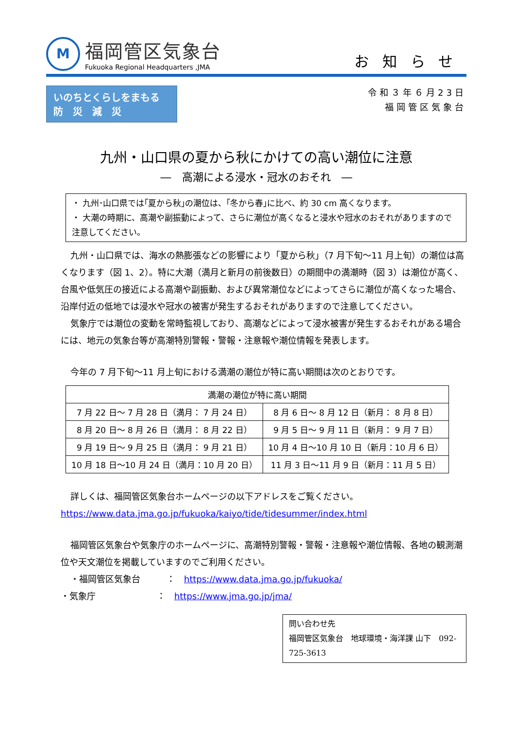M
福岡管区気象台
Fukuoka Regional Headquarters ,JMA
お知らせ
いのちとくらしをまもる
防　災　減　災
令和３年６月23日
福岡管区気象台
九州・山口県の夏から秋にかけての高い潮位に注意
―　高潮による浸水・冠水のおそれ　―
・ 九州･山口県では｢夏から秋｣の潮位は、｢冬から春｣に比べ、約 30 cm 高くなります。
・ 大潮の時期に、高潮や副振動によって、さらに潮位が高くなると浸水や冠水のおそれがありますので注意してください。
九州・山口県では、海水の熱膨張などの影響により「夏から秋」（7 月下旬～11 月上旬）の潮位は高くなります（図 1、2）。特に大潮（満月と新月の前後数日）の期間中の満潮時（図 3）は潮位が高く、台風や低気圧の接近による高潮や副振動、および異常潮位などによってさらに潮位が高くなった場合、沿岸付近の低地では浸水や冠水の被害が発生するおそれがありますので注意してください。
気象庁では潮位の変動を常時監視しており、高潮などによって浸水被害が発生するおそれがある場合には、地元の気象台等が高潮特別警報・警報・注意報や潮位情報を発表します。
今年の 7 月下旬～11 月上旬における満潮の潮位が特に高い期間は次のとおりです。
| 満潮の潮位が特に高い期間 | |
| --- | --- |
| 7 月 22 日～ 7 月 28 日（満月： 7 月 24 日） | 8 月 6 日～ 8 月 12 日（新月： 8 月 8 日） |
| 8 月 20 日～ 8 月 26 日（満月： 8 月 22 日） | 9 月 5 日～ 9 月 11 日（新月： 9 月 7 日） |
| 9 月 19 日～ 9 月 25 日（満月： 9 月 21 日） | 10 月 4 日～10 月 10 日（新月：10 月 6 日） |
| 10 月 18 日～10 月 24 日（満月：10 月 20 日） | 11 月 3 日～11 月 9 日（新月：11 月 5 日） |
詳しくは、福岡管区気象台ホームページの以下アドレスをご覧ください。
https://www.data.jma.go.jp/fukuoka/kaiyo/tide/tidesummer/index.html
福岡管区気象台や気象庁のホームページに、高潮特別警報・警報・注意報や潮位情報、各地の観測潮位や天文潮位を掲載していますのでご利用ください。
・福岡管区気象台　　　：　https://www.data.jma.go.jp/fukuoka/
・気象庁　　　　　　　：　https://www.jma.go.jp/jma/
問い合わせ先
福岡管区気象台　地球環境・海洋課 山下　092-725-3613